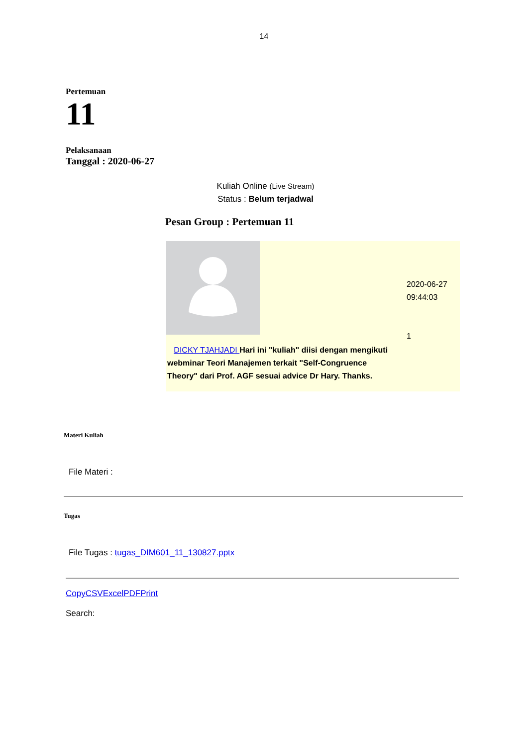14
Pertemuan
11
Pelaksanaan
Tanggal : 2020-06-27
Kuliah Online (Live Stream)
Status : Belum terjadwal
Pesan Group : Pertemuan 11
| DICKY TJAHJADI Hari ini "kuliah" diisi dengan mengikuti webminar Teori Manajemen terkait "Self-Congruence Theory" dari Prof. AGF sesuai advice Dr Hary. Thanks. | | 2020-06-27 09:44:03 1 |
Materi Kuliah
File Materi :
Tugas
File Tugas : tugas_DIM601_11_130827.pptx
CopyCSVExcelPDFPrint
Search: